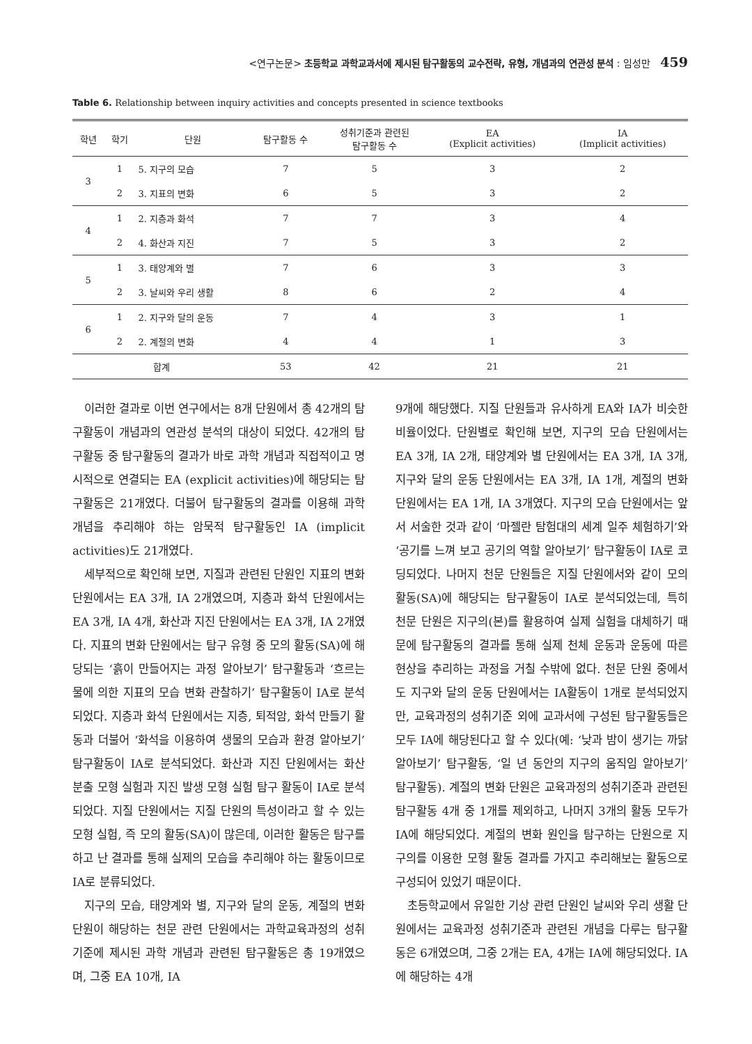<연구논문> 초등학교 과학교과서에 제시된 탐구활동의 교수전략, 유형, 개념과의 연관성 분석 : 임성만 459
Table 6. Relationship between inquiry activities and concepts presented in science textbooks
| 학년 | 학기 | 단원 | 탐구활동 수 | 성취기준과 관련된 탐구활동 수 | EA (Explicit activities) | IA (Implicit activities) |
| --- | --- | --- | --- | --- | --- | --- |
| 3 | 1 | 5. 지구의 모습 | 7 | 5 | 3 | 2 |
| | 2 | 3. 지표의 변화 | 6 | 5 | 3 | 2 |
| 4 | 1 | 2. 지층과 화석 | 7 | 7 | 3 | 4 |
| | 2 | 4. 화산과 지진 | 7 | 5 | 3 | 2 |
| 5 | 1 | 3. 태양계와 별 | 7 | 6 | 3 | 3 |
| | 2 | 3. 날씨와 우리 생활 | 8 | 6 | 2 | 4 |
| 6 | 1 | 2. 지구와 달의 운동 | 7 | 4 | 3 | 1 |
| | 2 | 2. 계절의 변화 | 4 | 4 | 1 | 3 |
| 합계 | | | 53 | 42 | 21 | 21 |
이러한 결과로 이번 연구에서는 8개 단원에서 총 42개의 탐구활동이 개념과의 연관성 분석의 대상이 되었다. 42개의 탐구활동 중 탐구활동의 결과가 바로 과학 개념과 직접적이고 명시적으로 연결되는 EA (explicit activities)에 해당되는 탐구활동은 21개였다. 더불어 탐구활동의 결과를 이용해 과학 개념을 추리해야 하는 암묵적 탐구활동인 IA (implicit activities)도 21개였다.
세부적으로 확인해 보면, 지질과 관련된 단원인 지표의 변화 단원에서는 EA 3개, IA 2개였으며, 지층과 화석 단원에서는 EA 3개, IA 4개, 화산과 지진 단원에서는 EA 3개, IA 2개였다. 지표의 변화 단원에서는 탐구 유형 중 모의 활동(SA)에 해당되는 ‘흙이 만들어지는 과정 알아보기’ 탐구활동과 ‘흐르는 물에 의한 지표의 모습 변화 관찰하기’ 탐구활동이 IA로 분석되었다. 지층과 화석 단원에서는 지층, 퇴적암, 화석 만들기 활동과 더불어 ‘화석을 이용하여 생물의 모습과 환경 알아보기’ 탐구활동이 IA로 분석되었다. 화산과 지진 단원에서는 화산 분출 모형 실험과 지진 발생 모형 실험 탐구 활동이 IA로 분석되었다. 지질 단원에서는 지질 단원의 특성이라고 할 수 있는 모형 실험, 즉 모의 활동(SA)이 많은데, 이러한 활동은 탐구를 하고 난 결과를 통해 실제의 모습을 추리해야 하는 활동이므로 IA로 분류되었다.
지구의 모습, 태양계와 별, 지구와 달의 운동, 계절의 변화 단원이 해당하는 천문 관련 단원에서는 과학교육과정의 성취기준에 제시된 과학 개념과 관련된 탐구활동은 총 19개였으며, 그중 EA 10개, IA
9개에 해당했다. 지질 단원들과 유사하게 EA와 IA가 비슷한 비율이었다. 단원별로 확인해 보면, 지구의 모습 단원에서는 EA 3개, IA 2개, 태양계와 별 단원에서는 EA 3개, IA 3개, 지구와 달의 운동 단원에서는 EA 3개, IA 1개, 계절의 변화 단원에서는 EA 1개, IA 3개였다. 지구의 모습 단원에서는 앞서 서술한 것과 같이 ‘마젤란 탐험대의 세계 일주 체험하기’와 ‘공기를 느껴 보고 공기의 역할 알아보기’ 탐구활동이 IA로 코딩되었다. 나머지 천문 단원들은 지질 단원에서와 같이 모의 활동(SA)에 해당되는 탐구활동이 IA로 분석되었는데, 특히 천문 단원은 지구의(본)를 활용하여 실제 실험을 대체하기 때문에 탐구활동의 결과를 통해 실제 천체 운동과 운동에 따른 현상을 추리하는 과정을 거칠 수밖에 없다. 천문 단원 중에서도 지구와 달의 운동 단원에서는 IA활동이 1개로 분석되었지만, 교육과정의 성취기준 외에 교과서에 구성된 탐구활동들은 모두 IA에 해당된다고 할 수 있다(예: ‘낮과 밤이 생기는 까닭 알아보기’ 탐구활동, ‘일 년 동안의 지구의 움직임 알아보기’ 탐구활동). 계절의 변화 단원은 교육과정의 성취기준과 관련된 탐구활동 4개 중 1개를 제외하고, 나머지 3개의 활동 모두가 IA에 해당되었다. 계절의 변화 원인을 탐구하는 단원으로 지구의를 이용한 모형 활동 결과를 가지고 추리해보는 활동으로 구성되어 있었기 때문이다.
초등학교에서 유일한 기상 관련 단원인 날씨와 우리 생활 단원에서는 교육과정 성취기준과 관련된 개념을 다루는 탐구활동은 6개였으며, 그중 2개는 EA, 4개는 IA에 해당되었다. IA에 해당하는 4개